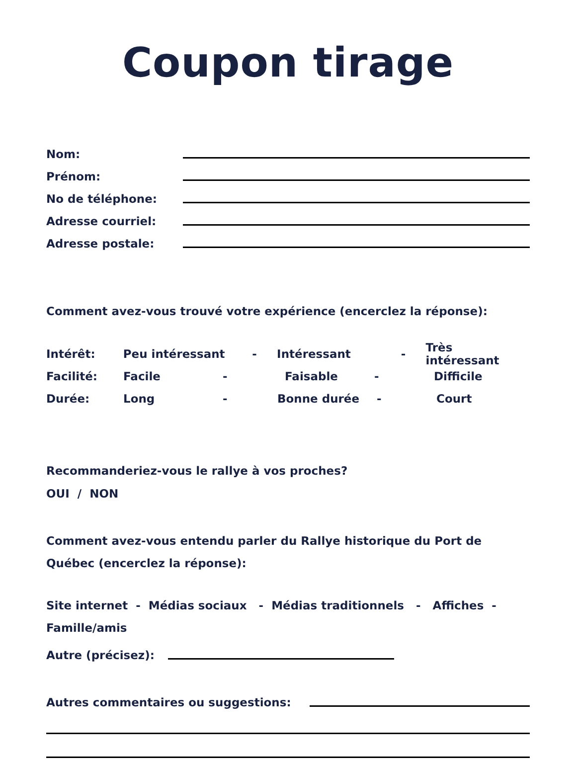Coupon tirage
Nom:
Prénom:
No de téléphone:
Adresse courriel:
Adresse postale:
Comment avez-vous trouvé votre expérience (encerclez la réponse):
Intérêt: Peu intéressant - Intéressant - Très intéressant
Facilité: Facile - Faisable - Difficile
Durée: Long - Bonne durée - Court
Recommanderiez-vous le rallye à vos proches?
OUI / NON
Comment avez-vous entendu parler du Rallye historique du Port de Québec (encerclez la réponse):
Site internet - Médias sociaux - Médias traditionnels - Affiches - Famille/amis
Autre (précisez):
Autres commentaires ou suggestions: